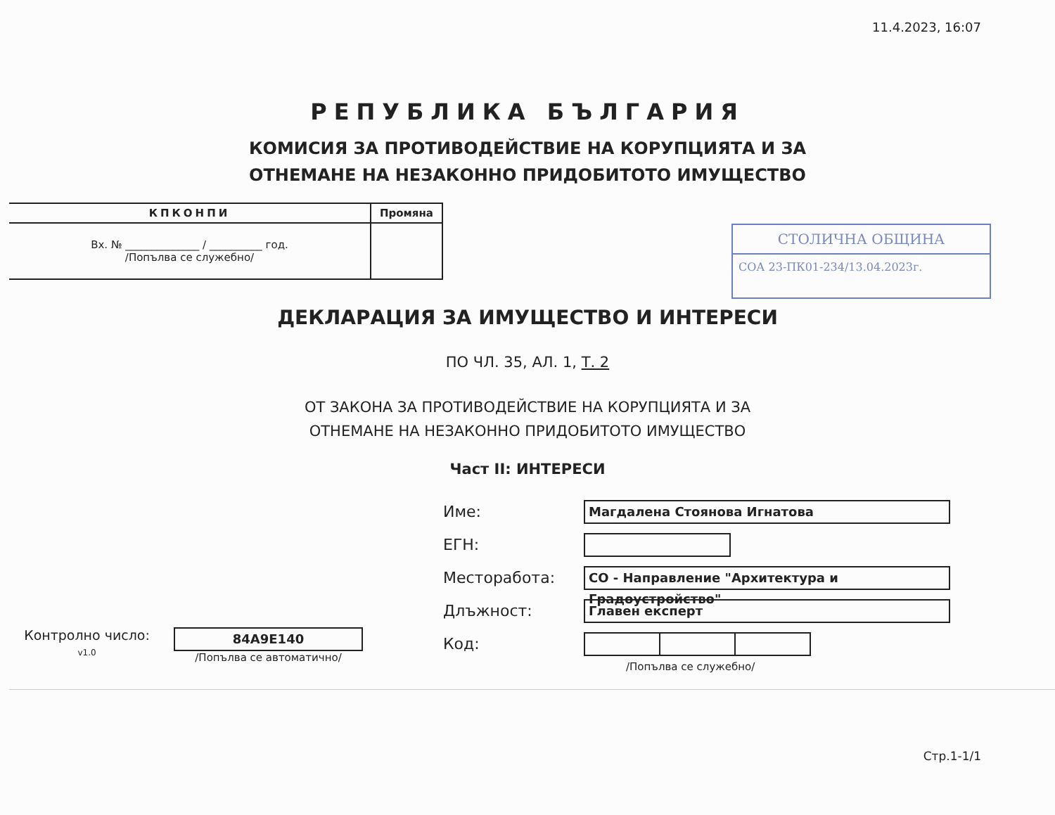11.4.2023, 16:07
РЕПУБЛИКА БЪЛГАРИЯ
КОМИСИЯ ЗА ПРОТИВОДЕЙСТВИЕ НА КОРУПЦИЯТА И ЗА
ОТНЕМАНЕ НА НЕЗАКОННО ПРИДОБИТОТО ИМУЩЕСТВО
| КПКОНПИ | Промяна |
| Вх. № ______________ / __________ год. /Попълва се служебно/ | |
СТОЛИЧНА ОБЩИНА
СОА 23-ПК01-234/13.04.2023г.
ДЕКЛАРАЦИЯ ЗА ИМУЩЕСТВО И ИНТЕРЕСИ
ПО ЧЛ. 35, АЛ. 1, Т. 2
ОТ ЗАКОНА ЗА ПРОТИВОДЕЙСТВИЕ НА КОРУПЦИЯТА И ЗА
ОТНЕМАНЕ НА НЕЗАКОННО ПРИДОБИТОТО ИМУЩЕСТВО
Част II: ИНТЕРЕСИ
Контролно число:
v1.0
84A9E140
/Попълва се автоматично/
Име: Магдалена Стоянова Игнатова
ЕГН:
Месторабота: СО - Направление "Архитектура и Градоустройство"
Длъжност: Главен експерт
Код:
/Попълва се служебно/
Стр.1-1/1